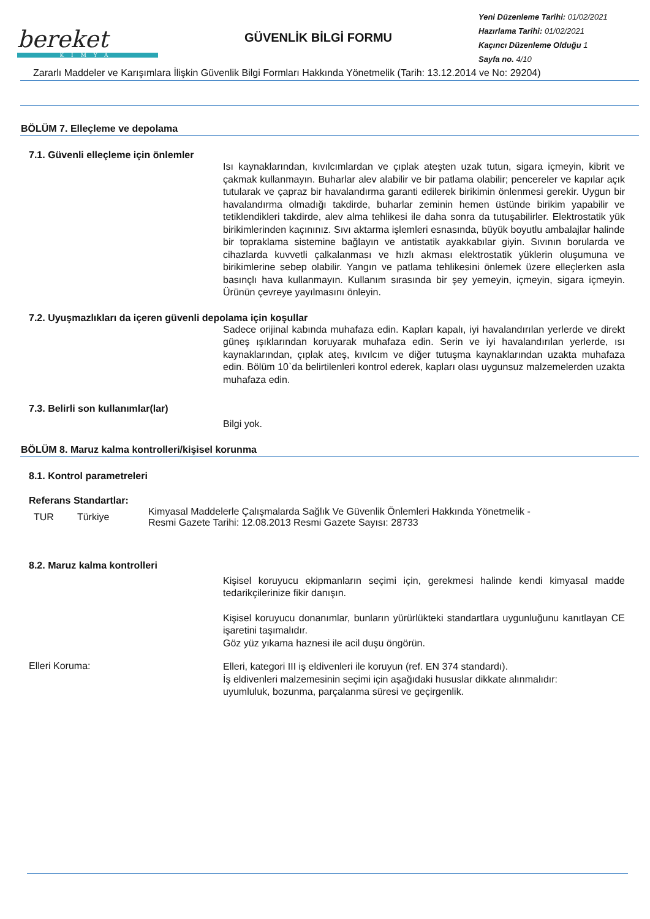bereket
KİMYA
GÜVENLİK BİLGİ FORMU
Yeni Düzenleme Tarihi: 01/02/2021
Hazırlama Tarihi: 01/02/2021
Kaçıncı Düzenleme Olduğu 1
Sayfa no. 4/10
Zararlı Maddeler ve Karışımlara İlişkin Güvenlik Bilgi Formları Hakkında Yönetmelik (Tarih: 13.12.2014 ve No: 29204)
BÖLÜM 7. Elleçleme ve depolama
7.1. Güvenli elleçleme için önlemler
Isı kaynaklarından, kıvılcımlardan ve çıplak ateşten uzak tutun, sigara içmeyin, kibrit ve çakmak kullanmayın. Buharlar alev alabilir ve bir patlama olabilir; pencereler ve kapılar açık tutularak ve çapraz bir havalandırma garanti edilerek birikimin önlenmesi gerekir. Uygun bir havalandırma olmadığı takdirde, buharlar zeminin hemen üstünde birikim yapabilir ve tetiklendikleri takdirde, alev alma tehlikesi ile daha sonra da tutuşabilirler. Elektrostatik yük birikimlerinden kaçınınız. Sıvı aktarma işlemleri esnasında, büyük boyutlu ambalajlar halinde bir topraklama sistemine bağlayın ve antistatik ayakkabılar giyin. Sıvının borularda ve cihazlarda kuvvetli çalkalanması ve hızlı akması elektrostatik yüklerin oluşumuna ve birikimlerine sebep olabilir. Yangın ve patlama tehlikesini önlemek üzere elleçlerken asla basınçlı hava kullanmayın. Kullanım sırasında bir şey yemeyin, içmeyin, sigara içmeyin. Ürünün çevreye yayılmasını önleyin.
7.2. Uyuşmazlıkları da içeren güvenli depolama için koşullar
Sadece orijinal kabında muhafaza edin. Kapları kapalı, iyi havalandırılan yerlerde ve direkt güneş ışıklarından koruyarak muhafaza edin. Serin ve iyi havalandırılan yerlerde, ısı kaynaklarından, çıplak ateş, kıvılcım ve diğer tutuşma kaynaklarından uzakta muhafaza edin. Bölüm 10`da belirtilenleri kontrol ederek, kapları olası uygunsuz malzemelerden uzakta muhafaza edin.
7.3. Belirli son kullanımlar(lar)
Bilgi yok.
BÖLÜM 8. Maruz kalma kontrolleri/kişisel korunma
8.1. Kontrol parametreleri
Referans Standartlar:
| TUR | Türkiye | Kimyasal Maddelerle Çalışmalarda Sağlık Ve Güvenlik Önlemleri Hakkında Yönetmelik - Resmi Gazete Tarihi: 12.08.2013 Resmi Gazete Sayısı: 28733 |
8.2. Maruz kalma kontrolleri
Kişisel koruyucu ekipmanların seçimi için, gerekmesi halinde kendi kimyasal madde tedarikçilerinize fikir danışın.
Kişisel koruyucu donanımlar, bunların yürürlükteki standartlara uygunluğunu kanıtlayan CE işaretini taşımalıdır.
Göz yüz yıkama haznesi ile acil duşu öngörün.
Elleri Koruma:
Elleri, kategori III iş eldivenleri ile koruyun (ref. EN 374 standardı).
İş eldivenleri malzemesinin seçimi için aşağıdaki hususlar dikkate alınmalıdır:
uyumluluk, bozunma, parçalanma süresi ve geçirgenlik.